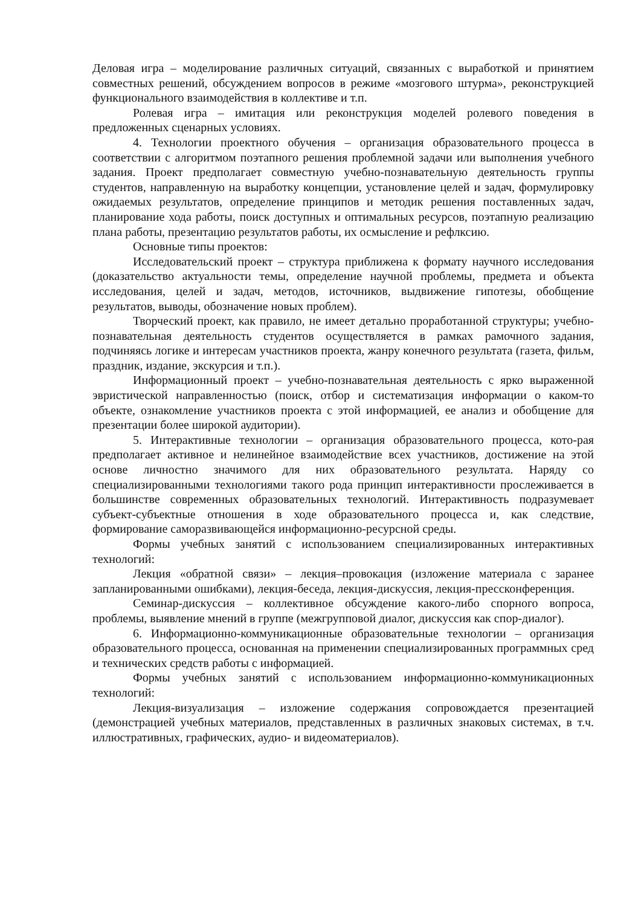Деловая игра – моделирование различных ситуаций, связанных с выработкой и принятием совместных решений, обсуждением вопросов в режиме «мозгового штурма», реконструкцией функционального взаимодействия в коллективе и т.п.
Ролевая игра – имитация или реконструкция моделей ролевого поведения в предложенных сценарных условиях.
4. Технологии проектного обучения – организация образовательного процесса в соответствии с алгоритмом поэтапного решения проблемной задачи или выполнения учебного задания. Проект предполагает совместную учебно-познавательную деятельность группы студентов, направленную на выработку концепции, установление целей и задач, формулировку ожидаемых результатов, определение принципов и методик решения поставленных задач, планирование хода работы, поиск доступных и оптимальных ресурсов, поэтапную реализацию плана работы, презентацию результатов работы, их осмысление и рефлксию.
Основные типы проектов:
Исследовательский проект – структура приближена к формату научного исследования (доказательство актуальности темы, определение научной проблемы, предмета и объекта исследования, целей и задач, методов, источников, выдвижение гипотезы, обобщение результатов, выводы, обозначение новых проблем).
Творческий проект, как правило, не имеет детально проработанной структуры; учебно-познавательная деятельность студентов осуществляется в рамках рамочного задания, подчиняясь логике и интересам участников проекта, жанру конечного результата (газета, фильм, праздник, издание, экскурсия и т.п.).
Информационный проект – учебно-познавательная деятельность с ярко выраженной эвристической направленностью (поиск, отбор и систематизация информации о каком-то объекте, ознакомление участников проекта с этой информацией, ее анализ и обобщение для презентации более широкой аудитории).
5. Интерактивные технологии – организация образовательного процесса, кото-рая предполагает активное и нелинейное взаимодействие всех участников, достижение на этой основе личностно значимого для них образовательного результата. Наряду со специализированными технологиями такого рода принцип интерактивности прослеживается в большинстве современных образовательных технологий. Интерактивность подразумевает субъект-субъектные отношения в ходе образовательного процесса и, как следствие, формирование саморазвивающейся информационно-ресурсной среды.
Формы учебных занятий с использованием специализированных интерактивных технологий:
Лекция «обратной связи» – лекция–провокация (изложение материала с заранее запланированными ошибками), лекция-беседа, лекция-дискуссия, лекция-прессконференция.
Семинар-дискуссия – коллективное обсуждение какого-либо спорного вопроса, проблемы, выявление мнений в группе (межгрупповой диалог, дискуссия как спор-диалог).
6. Информационно-коммуникационные образовательные технологии – организация образовательного процесса, основанная на применении специализированных программных сред и технических средств работы с информацией.
Формы учебных занятий с использованием информационно-коммуникационных технологий:
Лекция-визуализация – изложение содержания сопровождается презентацией (демонстрацией учебных материалов, представленных в различных знаковых системах, в т.ч. иллюстративных, графических, аудио- и видеоматериалов).